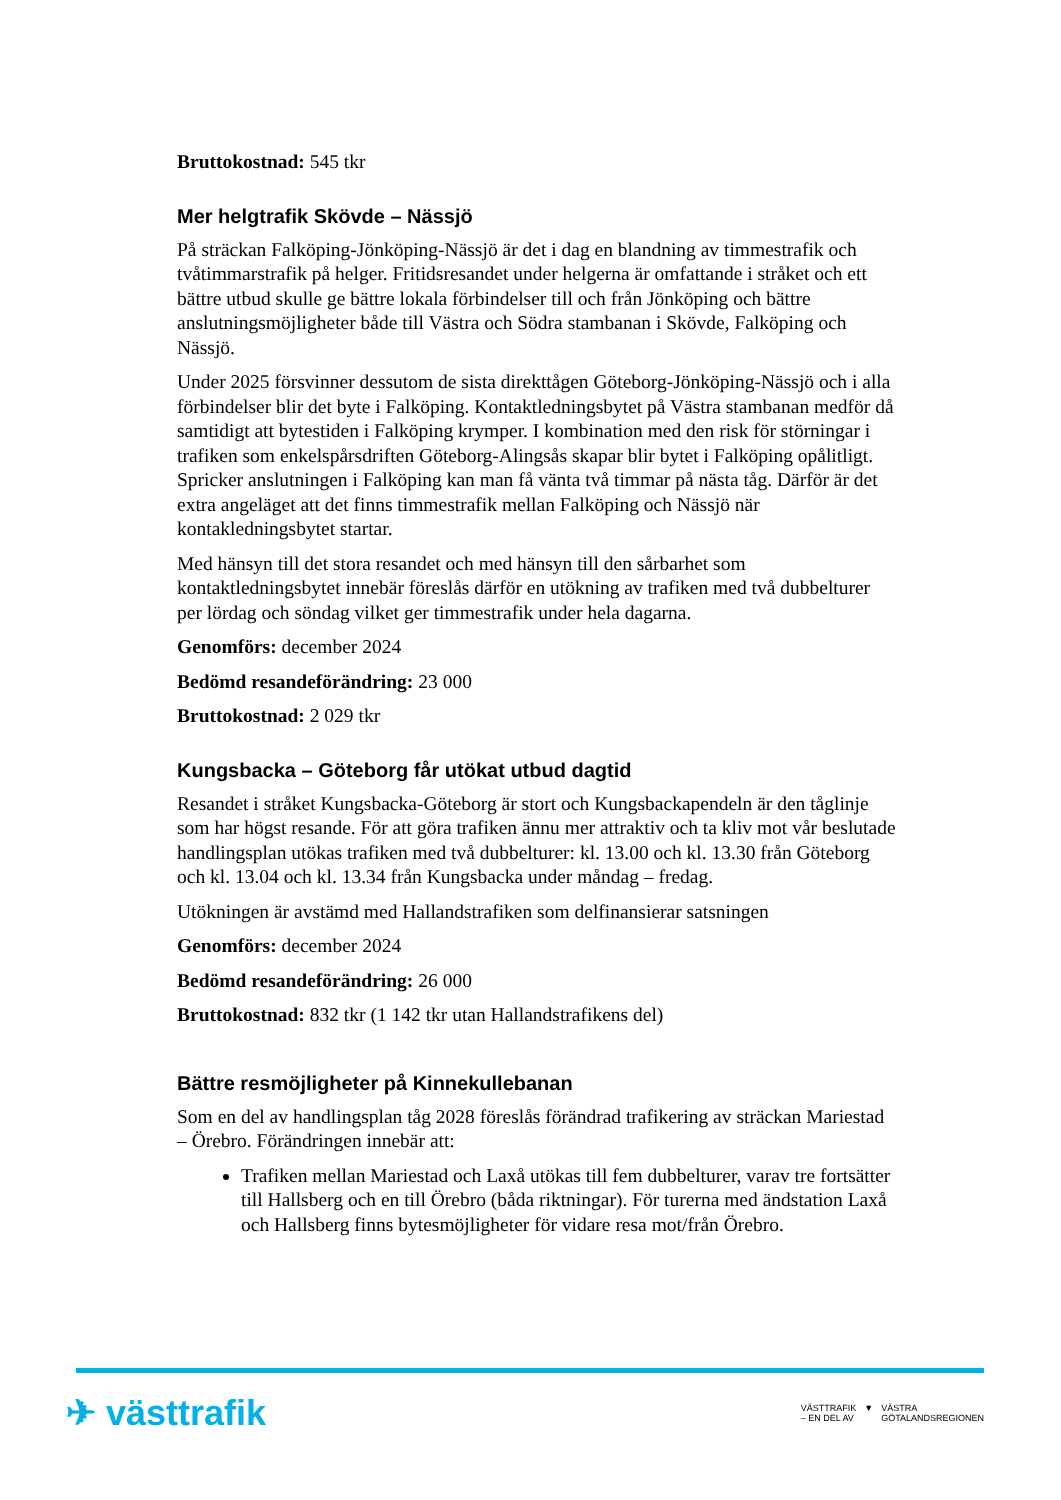Bruttokostnad: 545 tkr
Mer helgtrafik Skövde – Nässjö
På sträckan Falköping-Jönköping-Nässjö är det i dag en blandning av timmestrafik och tvåtimmarstrafik på helger. Fritidsresandet under helgerna är omfattande i stråket och ett bättre utbud skulle ge bättre lokala förbindelser till och från Jönköping och bättre anslutningsmöjligheter både till Västra och Södra stambanan i Skövde, Falköping och Nässjö.
Under 2025 försvinner dessutom de sista direkttågen Göteborg-Jönköping-Nässjö och i alla förbindelser blir det byte i Falköping. Kontaktledningsbytet på Västra stambanan medför då samtidigt att bytestiden i Falköping krymper. I kombination med den risk för störningar i trafiken som enkelspårsdriften Göteborg-Alingsås skapar blir bytet i Falköping opålitligt. Spricker anslutningen i Falköping kan man få vänta två timmar på nästa tåg. Därför är det extra angeläget att det finns timmestrafik mellan Falköping och Nässjö när kontakledningsbytet startar.
Med hänsyn till det stora resandet och med hänsyn till den sårbarhet som kontaktledningsbytet innebär föreslås därför en utökning av trafiken med två dubbelturer per lördag och söndag vilket ger timmestrafik under hela dagarna.
Genomförs: december 2024
Bedömd resandeförändring: 23 000
Bruttokostnad: 2 029 tkr
Kungsbacka – Göteborg får utökat utbud dagtid
Resandet i stråket Kungsbacka-Göteborg är stort och Kungsbackapendeln är den tåglinje som har högst resande. För att göra trafiken ännu mer attraktiv och ta kliv mot vår beslutade handlingsplan utökas trafiken med två dubbelturer: kl. 13.00 och kl. 13.30 från Göteborg och kl. 13.04 och kl. 13.34 från Kungsbacka under måndag – fredag.
Utökningen är avstämd med Hallandstrafiken som delfinansierar satsningen
Genomförs: december 2024
Bedömd resandeförändring: 26 000
Bruttokostnad: 832 tkr (1 142 tkr utan Hallandstrafikens del)
Bättre resmöjligheter på Kinnekullebanan
Som en del av handlingsplan tåg 2028 föreslås förändrad trafikering av sträckan Mariestad – Örebro. Förändringen innebär att:
Trafiken mellan Mariestad och Laxå utökas till fem dubbelturer, varav tre fortsätter till Hallsberg och en till Örebro (båda riktningar). För turerna med ändstation Laxå och Hallsberg finns bytesmöjligheter för vidare resa mot/från Örebro.
✈ västtrafik
VÄSTTRAFIK
– EN DEL AV ▼ VÄSTRA
GÖTALANDSREGIONEN